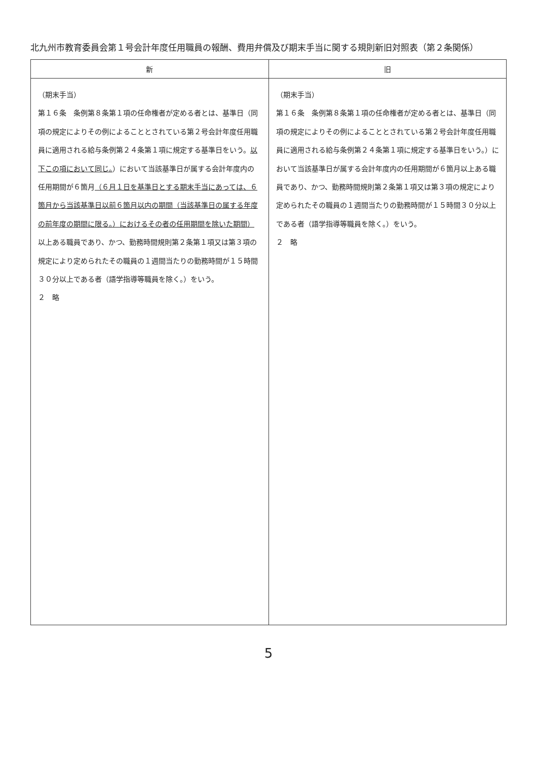北九州市教育委員会第１号会計年度任用職員の報酬、費用弁償及び期末手当に関する規則新旧対照表（第２条関係）
| 新 | 旧 |
| --- | --- |
| （期末手当） 第１６条 条例第８条第１項の任命権者が定める者とは、基準日（同項の規定によりその例によることとされている第２号会計年度任用職員に適用される給与条例第２４条第１項に規定する基準日をいう。 以下この項において同じ。 ）において当該基準日が属する会計年度内の任用期間が６箇月 （６月１日を基準日とする期末手当にあっては、６箇月から当該基準日以前６箇月以内の期間（当該基準日の属する年度の前年度の期間に限る。）におけるその者の任用期間を除いた期間） 以上ある職員であり、かつ、勤務時間規則第２条第１項又は第３項の規定により定められたその職員の１週間当たりの勤務時間が１５時間３０分以上である者（語学指導等職員を除く。）をいう。 ２ 略 | （期末手当） 第１６条 条例第８条第１項の任命権者が定める者とは、基準日（同項の規定によりその例によることとされている第２号会計年度任用職員に適用される給与条例第２４条第１項に規定する基準日をいう。）において当該基準日が属する会計年度内の任用期間が６箇月以上ある職員であり、かつ、勤務時間規則第２条第１項又は第３項の規定により定められたその職員の１週間当たりの勤務時間が１５時間３０分以上である者（語学指導等職員を除く。）をいう。 ２ 略 |
5